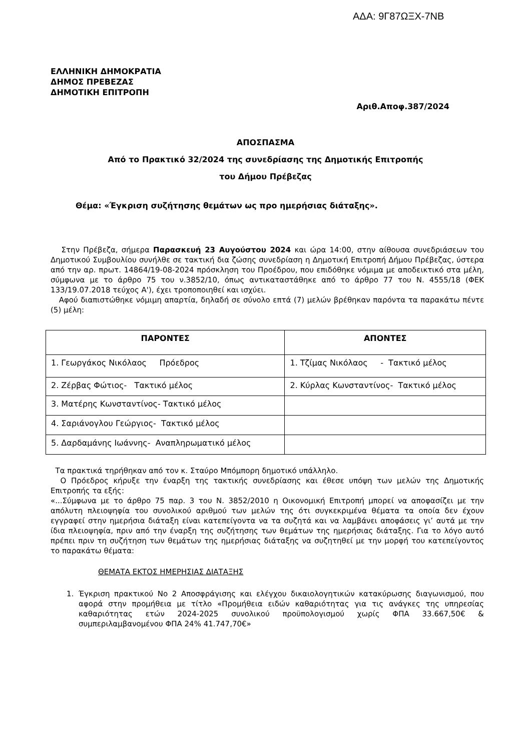ΑΔΑ: 9Γ87ΩΞΧ-7ΝΒ
ΕΛΛΗΝΙΚΗ ΔΗΜΟΚΡΑΤΙΑ
ΔΗΜΟΣ ΠΡΕΒΕΖΑΣ
ΔΗΜΟΤΙΚΗ ΕΠΙΤΡΟΠΗ
Αριθ.Αποφ.387/2024
ΑΠΟΣΠΑΣΜΑ
Από το Πρακτικό 32/2024 της συνεδρίασης της Δημοτικής Επιτροπής
του Δήμου Πρέβεζας
Θέμα: «Έγκριση συζήτησης θεμάτων ως προ ημερήσιας διάταξης».
Στην Πρέβεζα, σήμερα Παρασκευή 23 Αυγούστου 2024 και ώρα 14:00, στην αίθουσα συνεδριάσεων του Δημοτικού Συμβουλίου συνήλθε σε τακτική δια ζώσης συνεδρίαση η Δημοτική Επιτροπή Δήμου Πρέβεζας, ύστερα από την αρ. πρωτ. 14864/19-08-2024 πρόσκληση του Προέδρου, που επιδόθηκε νόμιμα με αποδεικτικό στα μέλη, σύμφωνα με το άρθρο 75 του ν.3852/10, όπως αντικαταστάθηκε από το άρθρο 77 του Ν. 4555/18 (ΦΕΚ 133/19.07.2018 τεύχος Α'), έχει τροποποιηθεί και ισχύει.
Αφού διαπιστώθηκε νόμιμη απαρτία, δηλαδή σε σύνολο επτά (7) μελών βρέθηκαν παρόντα τα παρακάτω πέντε (5) μέλη:
| ΠΑΡΟΝΤΕΣ | ΑΠΟΝΤΕΣ |
| --- | --- |
| 1. Γεωργάκος Νικόλαος Πρόεδρος | 1. Τζίμας Νικόλαος - Τακτικό μέλος |
| 2. Ζέρβας Φώτιος- Τακτικό μέλος | 2. Κύρλας Κωνσταντίνος- Τακτικό μέλος |
| 3. Ματέρης Κωνσταντίνος- Τακτικό μέλος | |
| 4. Σαριάνογλου Γεώργιος- Τακτικό μέλος | |
| 5. Δαρδαμάνης Ιωάννης- Αναπληρωματικό μέλος | |
Τα πρακτικά τηρήθηκαν από τον κ. Σταύρο Μπόμπορη δημοτικό υπάλληλο.
Ο Πρόεδρος κήρυξε την έναρξη της τακτικής συνεδρίασης και έθεσε υπόψη των μελών της Δημοτικής Επιτροπής τα εξής:
«...Σύμφωνα με το άρθρο 75 παρ. 3 του Ν. 3852/2010 η Οικονομική Επιτροπή μπορεί να αποφασίζει με την απόλυτη πλειοψηφία του συνολικού αριθμού των μελών της ότι συγκεκριμένα θέματα τα οποία δεν έχουν εγγραφεί στην ημερήσια διάταξη είναι κατεπείγοντα να τα συζητά και να λαμβάνει αποφάσεις γι’ αυτά με την ίδια πλειοψηφία, πριν από την έναρξη της συζήτησης των θεμάτων της ημερήσιας διάταξης. Για το λόγο αυτό πρέπει πριν τη συζήτηση των θεμάτων της ημερήσιας διάταξης να συζητηθεί με την μορφή του κατεπείγοντος το παρακάτω θέματα:
ΘΕΜΑΤΑ ΕΚΤΟΣ ΗΜΕΡΗΣΙΑΣ ΔΙΑΤΑΞΗΣ
1. Έγκριση πρακτικού Νο 2 Αποσφράγισης και ελέγχου δικαιολογητικών κατακύρωσης διαγωνισμού, που αφορά στην προμήθεια με τίτλο «Προμήθεια ειδών καθαριότητας για τις ανάγκες της υπηρεσίας καθαριότητας ετών 2024-2025 συνολικού προϋπολογισμού χωρίς ΦΠΑ 33.667,50€ & συμπεριλαμβανομένου ΦΠΑ 24% 41.747,70€»